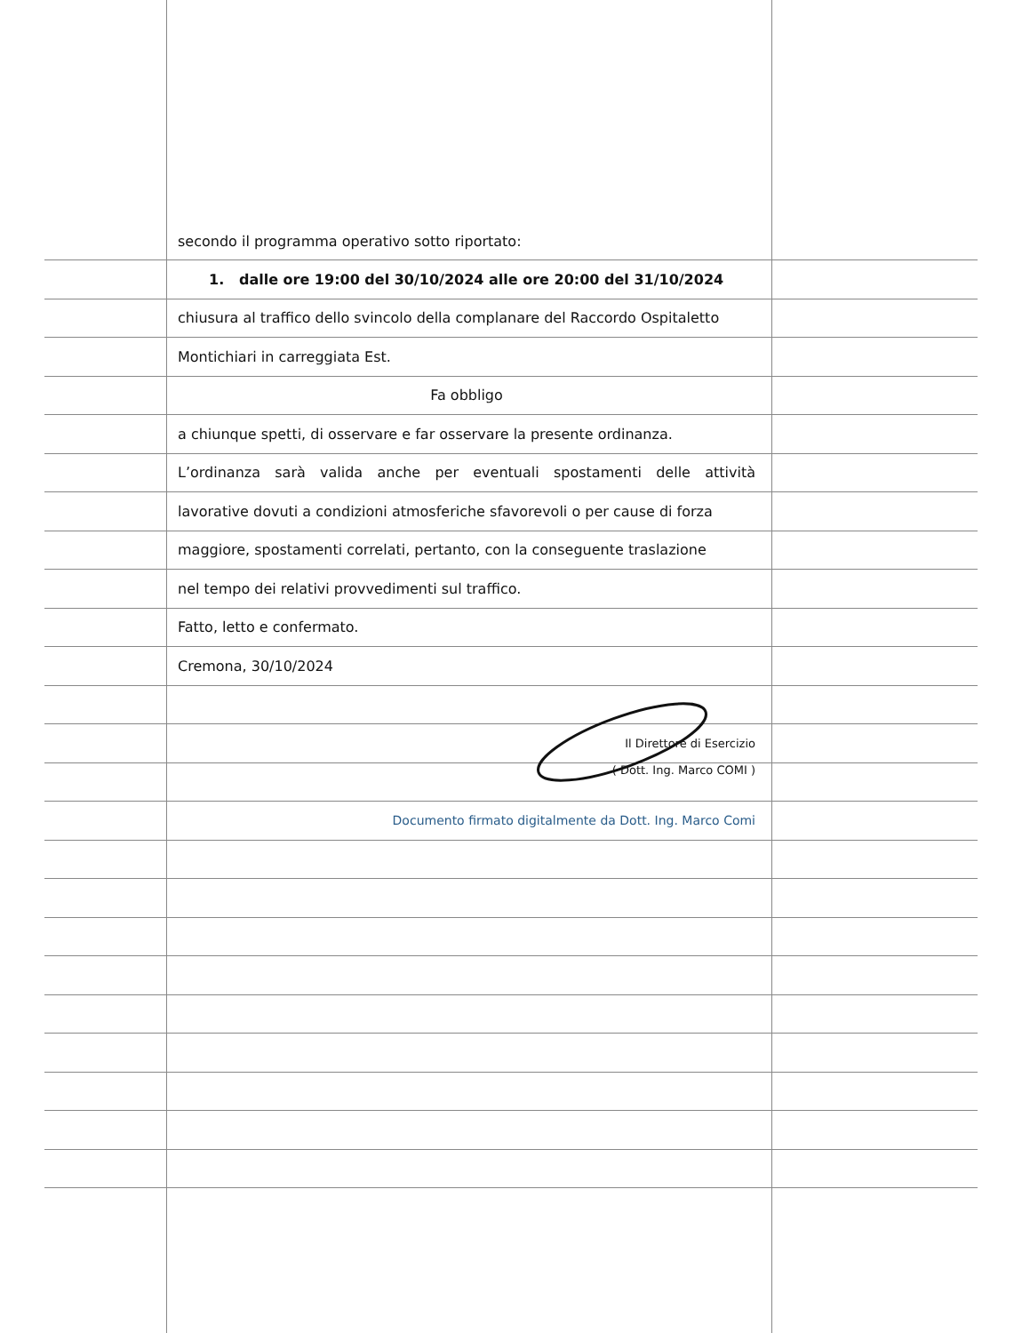secondo il programma operativo sotto riportato:
1. dalle ore 19:00 del 30/10/2024 alle ore 20:00 del 31/10/2024
chiusura al traffico dello svincolo della complanare del Raccordo Ospitaletto
Montichiari in carreggiata Est.
Fa obbligo
a chiunque spetti, di osservare e far osservare la presente ordinanza.
L’ordinanza sarà valida anche per eventuali spostamenti delle attività
lavorative dovuti a condizioni atmosferiche sfavorevoli o per cause di forza
maggiore, spostamenti correlati, pertanto, con la conseguente traslazione
nel tempo dei relativi provvedimenti sul traffico.
Fatto, letto e confermato.
Cremona, 30/10/2024
Il Direttore di Esercizio
( Dott. Ing. Marco COMI )
Documento firmato digitalmente da Dott. Ing. Marco Comi